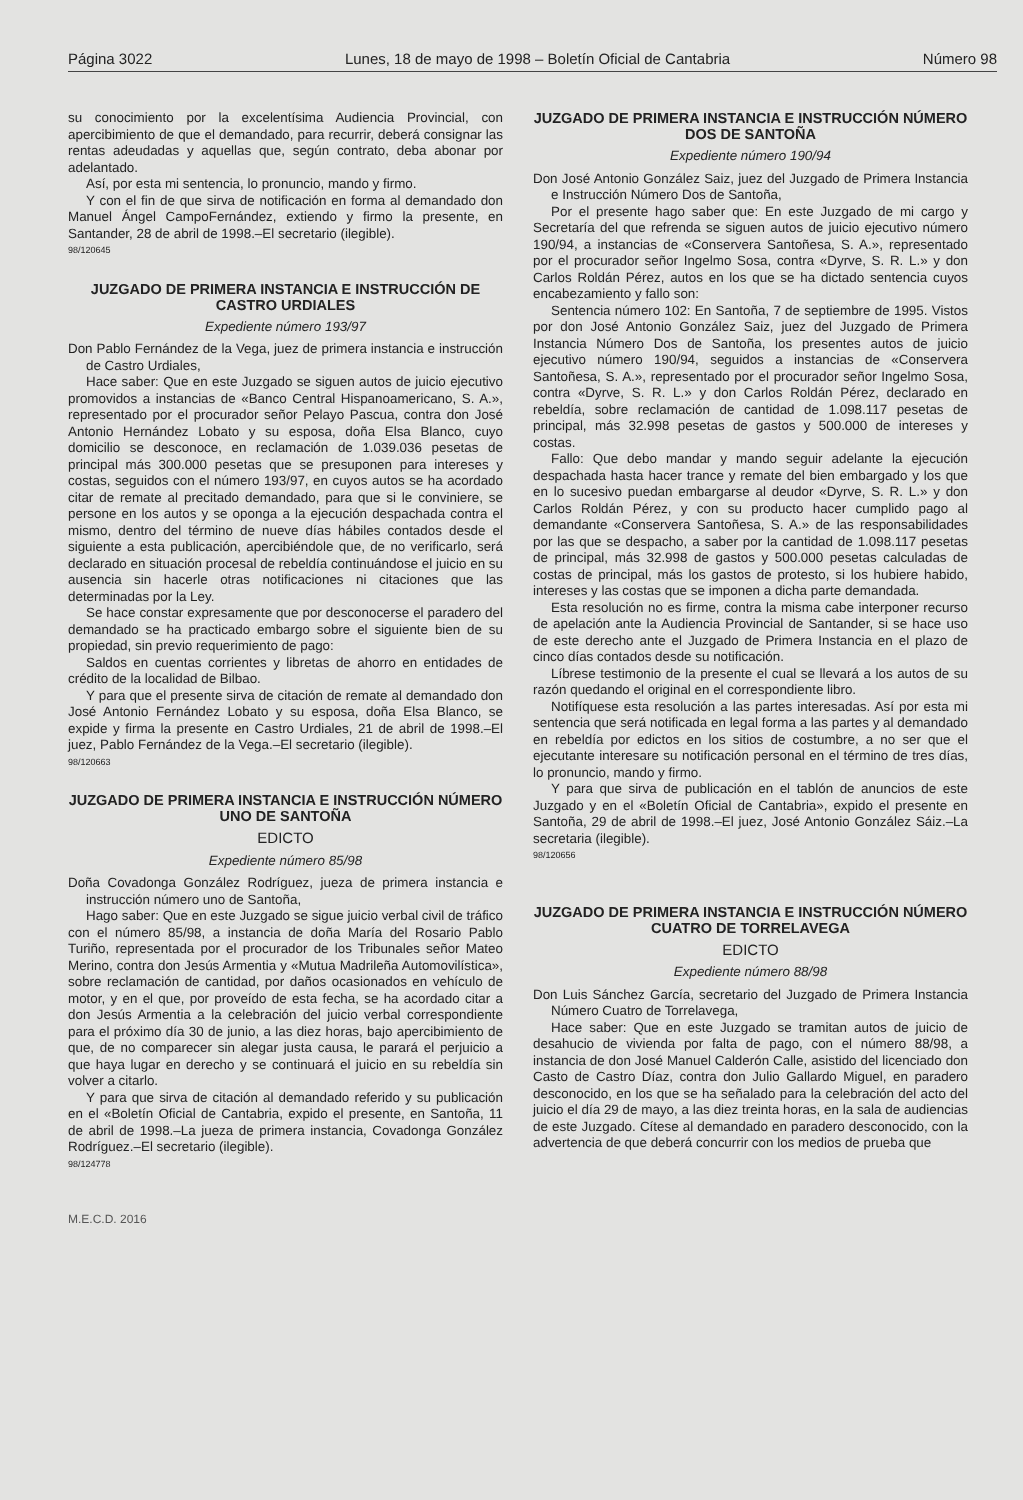Página 3022 Lunes, 18 de mayo de 1998 – Boletín Oficial de Cantabria Número 98
su conocimiento por la excelentísima Audiencia Provincial, con apercibimiento de que el demandado, para recurrir, deberá consignar las rentas adeudadas y aquellas que, según contrato, deba abonar por adelantado.
Así, por esta mi sentencia, lo pronuncio, mando y firmo.
Y con el fin de que sirva de notificación en forma al demandado don Manuel Ángel CampoFernández, extiendo y firmo la presente, en Santander, 28 de abril de 1998.–El secretario (ilegible).
98/120645
JUZGADO DE PRIMERA INSTANCIA E INSTRUCCIÓN DE CASTRO URDIALES
Expediente número 193/97
Don Pablo Fernández de la Vega, juez de primera instancia e instrucción de Castro Urdiales,
Hace saber: Que en este Juzgado se siguen autos de juicio ejecutivo promovidos a instancias de «Banco Central Hispanoamericano, S. A.», representado por el procurador señor Pelayo Pascua, contra don José Antonio Hernández Lobato y su esposa, doña Elsa Blanco, cuyo domicilio se desconoce, en reclamación de 1.039.036 pesetas de principal más 300.000 pesetas que se presuponen para intereses y costas, seguidos con el número 193/97, en cuyos autos se ha acordado citar de remate al precitado demandado, para que si le conviniere, se persone en los autos y se oponga a la ejecución despachada contra el mismo, dentro del término de nueve días hábiles contados desde el siguiente a esta publicación, apercibiéndole que, de no verificarlo, será declarado en situación procesal de rebeldía continuándose el juicio en su ausencia sin hacerle otras notificaciones ni citaciones que las determinadas por la Ley.
Se hace constar expresamente que por desconocerse el paradero del demandado se ha practicado embargo sobre el siguiente bien de su propiedad, sin previo requerimiento de pago:
Saldos en cuentas corrientes y libretas de ahorro en entidades de crédito de la localidad de Bilbao.
Y para que el presente sirva de citación de remate al demandado don José Antonio Fernández Lobato y su esposa, doña Elsa Blanco, se expide y firma la presente en Castro Urdiales, 21 de abril de 1998.–El juez, Pablo Fernández de la Vega.–El secretario (ilegible).
98/120663
JUZGADO DE PRIMERA INSTANCIA E INSTRUCCIÓN NÚMERO UNO DE SANTOÑA
EDICTO
Expediente número 85/98
Doña Covadonga González Rodríguez, jueza de primera instancia e instrucción número uno de Santoña,
Hago saber: Que en este Juzgado se sigue juicio verbal civil de tráfico con el número 85/98, a instancia de doña María del Rosario Pablo Turiño, representada por el procurador de los Tribunales señor Mateo Merino, contra don Jesús Armentia y «Mutua Madrileña Automovilística», sobre reclamación de cantidad, por daños ocasionados en vehículo de motor, y en el que, por proveído de esta fecha, se ha acordado citar a don Jesús Armentia a la celebración del juicio verbal correspondiente para el próximo día 30 de junio, a las diez horas, bajo apercibimiento de que, de no comparecer sin alegar justa causa, le parará el perjuicio a que haya lugar en derecho y se continuará el juicio en su rebeldía sin volver a citarlo.
Y para que sirva de citación al demandado referido y su publicación en el «Boletín Oficial de Cantabria, expido el presente, en Santoña, 11 de abril de 1998.–La jueza de primera instancia, Covadonga González Rodríguez.–El secretario (ilegible).
98/124778
JUZGADO DE PRIMERA INSTANCIA E INSTRUCCIÓN NÚMERO DOS DE SANTOÑA
Expediente número 190/94
Don José Antonio González Saiz, juez del Juzgado de Primera Instancia e Instrucción Número Dos de Santoña,
Por el presente hago saber que: En este Juzgado de mi cargo y Secretaría del que refrenda se siguen autos de juicio ejecutivo número 190/94, a instancias de «Conservera Santoñesa, S. A.», representado por el procurador señor Ingelmo Sosa, contra «Dyrve, S. R. L.» y don Carlos Roldán Pérez, autos en los que se ha dictado sentencia cuyos encabezamiento y fallo son:
Sentencia número 102: En Santoña, 7 de septiembre de 1995. Vistos por don José Antonio González Saiz, juez del Juzgado de Primera Instancia Número Dos de Santoña, los presentes autos de juicio ejecutivo número 190/94, seguidos a instancias de «Conservera Santoñesa, S. A.», representado por el procurador señor Ingelmo Sosa, contra «Dyrve, S. R. L.» y don Carlos Roldán Pérez, declarado en rebeldía, sobre reclamación de cantidad de 1.098.117 pesetas de principal, más 32.998 pesetas de gastos y 500.000 de intereses y costas.
Fallo: Que debo mandar y mando seguir adelante la ejecución despachada hasta hacer trance y remate del bien embargado y los que en lo sucesivo puedan embargarse al deudor «Dyrve, S. R. L.» y don Carlos Roldán Pérez, y con su producto hacer cumplido pago al demandante «Conservera Santoñesa, S. A.» de las responsabilidades por las que se despacho, a saber por la cantidad de 1.098.117 pesetas de principal, más 32.998 de gastos y 500.000 pesetas calculadas de costas de principal, más los gastos de protesto, si los hubiere habido, intereses y las costas que se imponen a dicha parte demandada.
Esta resolución no es firme, contra la misma cabe interponer recurso de apelación ante la Audiencia Provincial de Santander, si se hace uso de este derecho ante el Juzgado de Primera Instancia en el plazo de cinco días contados desde su notificación.
Líbrese testimonio de la presente el cual se llevará a los autos de su razón quedando el original en el correspondiente libro.
Notifíquese esta resolución a las partes interesadas. Así por esta mi sentencia que será notificada en legal forma a las partes y al demandado en rebeldía por edictos en los sitios de costumbre, a no ser que el ejecutante interesare su notificación personal en el término de tres días, lo pronuncio, mando y firmo.
Y para que sirva de publicación en el tablón de anuncios de este Juzgado y en el «Boletín Oficial de Cantabria», expido el presente en Santoña, 29 de abril de 1998.–El juez, José Antonio González Sáiz.–La secretaria (ilegible).
98/120656
JUZGADO DE PRIMERA INSTANCIA E INSTRUCCIÓN NÚMERO CUATRO DE TORRELAVEGA
EDICTO
Expediente número 88/98
Don Luis Sánchez García, secretario del Juzgado de Primera Instancia Número Cuatro de Torrelavega,
Hace saber: Que en este Juzgado se tramitan autos de juicio de desahucio de vivienda por falta de pago, con el número 88/98, a instancia de don José Manuel Calderón Calle, asistido del licenciado don Casto de Castro Díaz, contra don Julio Gallardo Miguel, en paradero desconocido, en los que se ha señalado para la celebración del acto del juicio el día 29 de mayo, a las diez treinta horas, en la sala de audiencias de este Juzgado. Cítese al demandado en paradero desconocido, con la advertencia de que deberá concurrir con los medios de prueba que
M.E.C.D. 2016